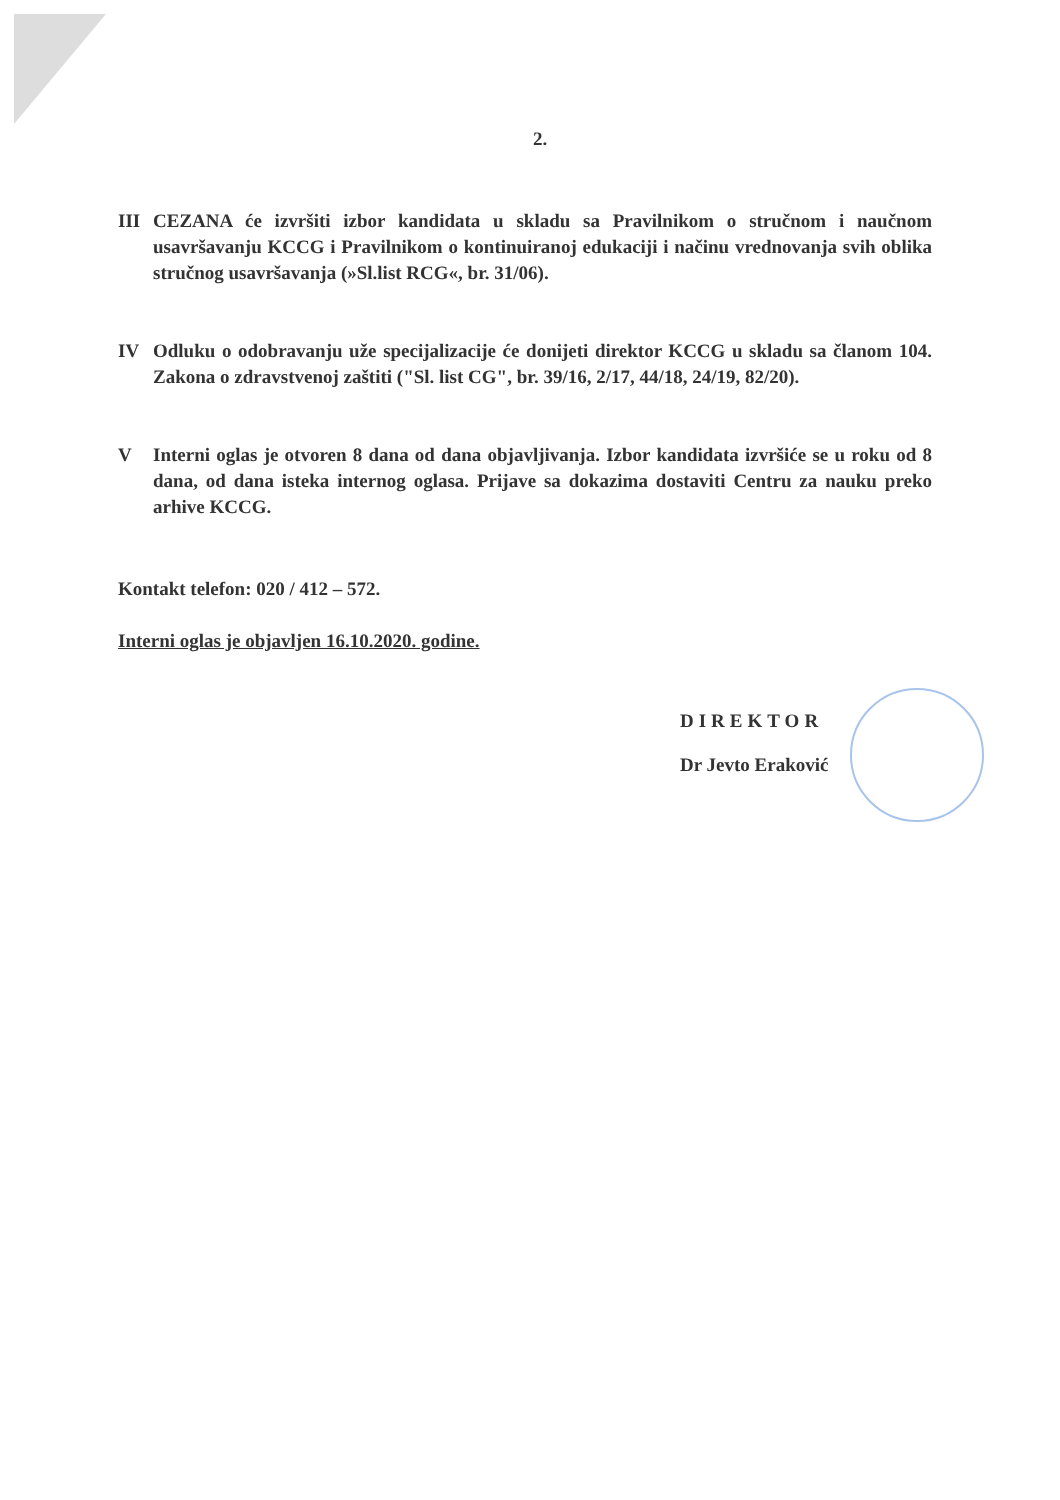2.
III CEZANA će izvršiti izbor kandidata u skladu sa Pravilnikom o stručnom i naučnom usavršavanju KCCG i Pravilnikom o kontinuiranoj edukaciji i načinu vrednovanja svih oblika stručnog usavršavanja (»Sl.list RCG«, br. 31/06).
IV Odluku o odobravanju uže specijalizacije će donijeti direktor KCCG u skladu sa članom 104. Zakona o zdravstvenoj zaštiti ("Sl. list CG", br. 39/16, 2/17, 44/18, 24/19, 82/20).
V Interni oglas je otvoren 8 dana od dana objavljivanja. Izbor kandidata izvršiće se u roku od 8 dana, od dana isteka internog oglasa. Prijave sa dokazima dostaviti Centru za nauku preko arhive KCCG.
Kontakt telefon: 020 / 412 – 572.
Interni oglas je objavljen 16.10.2020. godine.
DIREKTOR
Dr Jevto Eraković